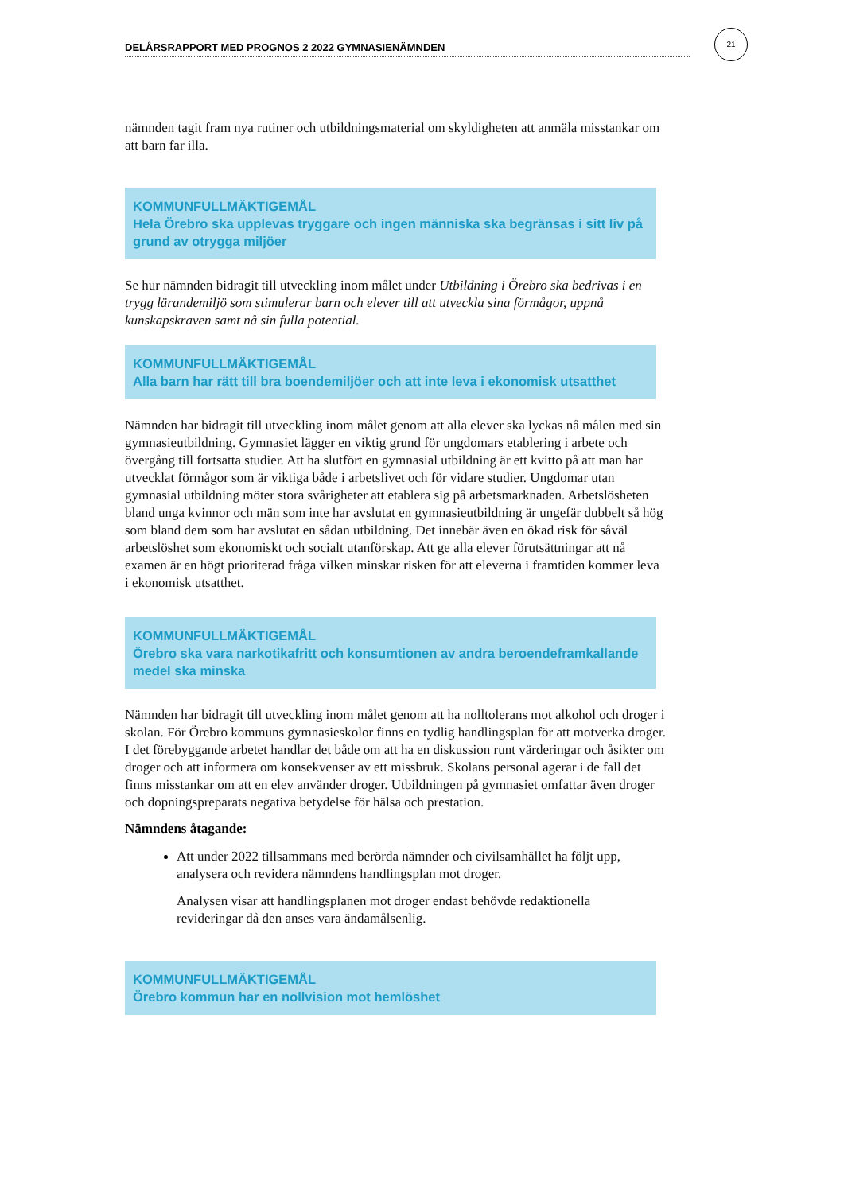DELÅRSRAPPORT MED PROGNOS 2 2022 GYMNASIENÄMNDEN
21
nämnden tagit fram nya rutiner och utbildningsmaterial om skyldigheten att anmäla misstankar om att barn far illa.
KOMMUNFULLMÄKTIGEMÅL
Hela Örebro ska upplevas tryggare och ingen människa ska begränsas i sitt liv på grund av otrygga miljöer
Se hur nämnden bidragit till utveckling inom målet under Utbildning i Örebro ska bedrivas i en trygg lärandemiljö som stimulerar barn och elever till att utveckla sina förmågor, uppnå kunskapskraven samt nå sin fulla potential.
KOMMUNFULLMÄKTIGEMÅL
Alla barn har rätt till bra boendemiljöer och att inte leva i ekonomisk utsatthet
Nämnden har bidragit till utveckling inom målet genom att alla elever ska lyckas nå målen med sin gymnasieutbildning. Gymnasiet lägger en viktig grund för ungdomars etablering i arbete och övergång till fortsatta studier. Att ha slutfört en gymnasial utbildning är ett kvitto på att man har utvecklat förmågor som är viktiga både i arbetslivet och för vidare studier. Ungdomar utan gymnasial utbildning möter stora svårigheter att etablera sig på arbetsmarknaden. Arbetslösheten bland unga kvinnor och män som inte har avslutat en gymnasieutbildning är ungefär dubbelt så hög som bland dem som har avslutat en sådan utbildning. Det innebär även en ökad risk för såväl arbetslöshet som ekonomiskt och socialt utanförskap. Att ge alla elever förutsättningar att nå examen är en högt prioriterad fråga vilken minskar risken för att eleverna i framtiden kommer leva i ekonomisk utsatthet.
KOMMUNFULLMÄKTIGEMÅL
Örebro ska vara narkotikafritt och konsumtionen av andra beroendeframkallande medel ska minska
Nämnden har bidragit till utveckling inom målet genom att ha nolltolerans mot alkohol och droger i skolan. För Örebro kommuns gymnasieskolor finns en tydlig handlingsplan för att motverka droger. I det förebyggande arbetet handlar det både om att ha en diskussion runt värderingar och åsikter om droger och att informera om konsekvenser av ett missbruk. Skolans personal agerar i de fall det finns misstankar om att en elev använder droger. Utbildningen på gymnasiet omfattar även droger och dopningspreparats negativa betydelse för hälsa och prestation.
Nämndens åtagande:
Att under 2022 tillsammans med berörda nämnder och civilsamhället ha följt upp, analysera och revidera nämndens handlingsplan mot droger.
Analysen visar att handlingsplanen mot droger endast behövde redaktionella revideringar då den anses vara ändamålsenlig.
KOMMUNFULLMÄKTIGEMÅL
Örebro kommun har en nollvision mot hemlöshet